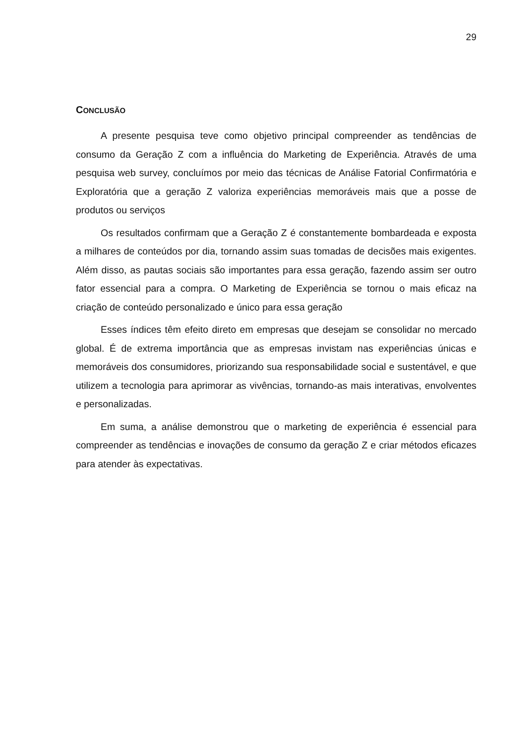29
CONCLUSÃO
A presente pesquisa teve como objetivo principal compreender as tendências de consumo da Geração Z com a influência do Marketing de Experiência. Através de uma pesquisa web survey, concluímos por meio das técnicas de Análise Fatorial Confirmatória e Exploratória que a geração Z valoriza experiências memoráveis mais que a posse de produtos ou serviços
Os resultados confirmam que a Geração Z é constantemente bombardeada e exposta a milhares de conteúdos por dia, tornando assim suas tomadas de decisões mais exigentes. Além disso, as pautas sociais são importantes para essa geração, fazendo assim ser outro fator essencial para a compra. O Marketing de Experiência se tornou o mais eficaz na criação de conteúdo personalizado e único para essa geração
Esses índices têm efeito direto em empresas que desejam se consolidar no mercado global. É de extrema importância que as empresas invistam nas experiências únicas e memoráveis dos consumidores, priorizando sua responsabilidade social e sustentável, e que utilizem a tecnologia para aprimorar as vivências, tornando-as mais interativas, envolventes e personalizadas.
Em suma, a análise demonstrou que o marketing de experiência é essencial para compreender as tendências e inovações de consumo da geração Z e criar métodos eficazes para atender às expectativas.